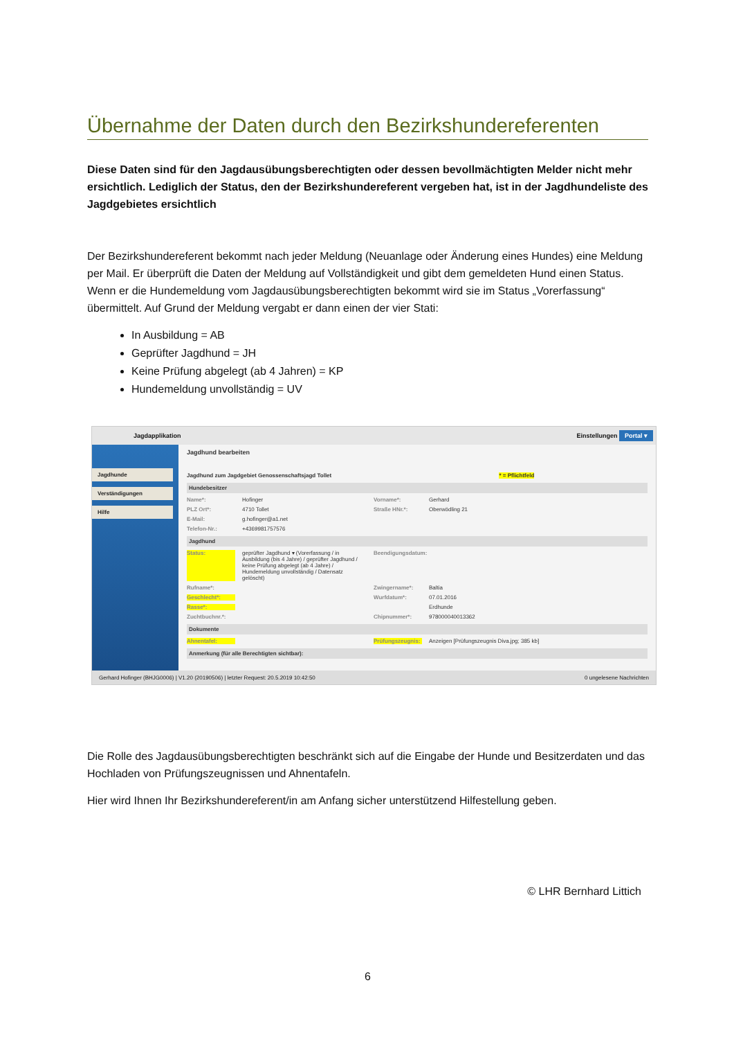Übernahme der Daten durch den Bezirkshundereferenten
Diese Daten sind für den Jagdausübungsberechtigten oder dessen bevollmächtigten Melder nicht mehr ersichtlich. Lediglich der Status, den der Bezirkshundereferent vergeben hat, ist in der Jagdhundeliste des Jagdgebietes ersichtlich
Der Bezirkshundereferent bekommt nach jeder Meldung (Neuanlage oder Änderung eines Hundes) eine Meldung per Mail. Er überprüft die Daten der Meldung auf Vollständigkeit und gibt dem gemeldeten Hund einen Status. Wenn er die Hundemeldung vom Jagdausübungsberechtigten bekommt wird sie im Status „Vorerfassung“ übermittelt. Auf Grund der Meldung vergabt er dann einen der vier Stati:
In Ausbildung = AB
Geprüfter Jagdhund = JH
Keine Prüfung abgelegt (ab 4 Jahren) = KP
Hundemeldung unvollständig = UV
Jagdapplikation Einstellungen Portal ▾
Jagdhunde
Verständigungen
Hilfe
Jagdhund bearbeiten
Jagdhund zum Jagdgebiet Genossenschaftsjagd Tollet * = Pflichtfeld
Hundebesitzer
Name*: Hofinger Vorname*: Gerhard
PLZ Ort*: 4710 Tollet Straße HNr.*: Oberwödling 21
E-Mail: g.hofinger@a1.net
Telefon-Nr.: +4369981757576
Jagdhund
Status: geprüfter Jagdhund ▾ (Vorerfassung / in Ausbildung (bis 4 Jahre) / geprüfter Jagdhund / keine Prüfung abgelegt (ab 4 Jahre) / Hundemeldung unvollständig / Datensatz gelöscht) Beendigungsdatum:
Rufname*: Zwingername*: Baltia
Geschlecht*: Wurfdatum*: 07.01.2016
Rasse*: Erdhunde
Zuchtbuchnr.*: Chipnummer*: 978000040013362
Dokumente
Ahnentafel: Prüfungszeugnis: Anzeigen [Prüfungszeugnis Diva.jpg; 385 kb]
Anmerkung (für alle Berechtigten sichtbar):
Gerhard Hofinger (BHJG0006) | V1.20 (20190506) | letzter Request: 20.5.2019 10:42:50 0 ungelesene Nachrichten
Die Rolle des Jagdausübungsberechtigten beschränkt sich auf die Eingabe der Hunde und Besitzerdaten und das Hochladen von Prüfungszeugnissen und Ahnentafeln.
Hier wird Ihnen Ihr Bezirkshundereferent/in am Anfang sicher unterstützend Hilfestellung geben.
© LHR Bernhard Littich
6